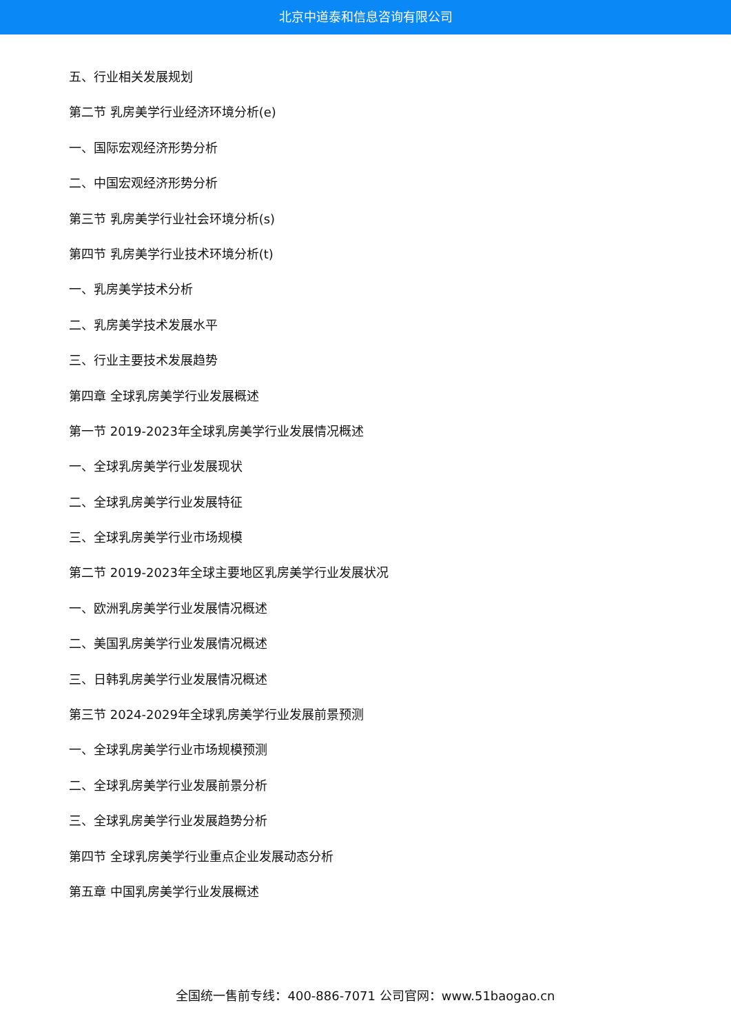北京中道泰和信息咨询有限公司
五、行业相关发展规划
第二节 乳房美学行业经济环境分析(e)
一、国际宏观经济形势分析
二、中国宏观经济形势分析
第三节 乳房美学行业社会环境分析(s)
第四节 乳房美学行业技术环境分析(t)
一、乳房美学技术分析
二、乳房美学技术发展水平
三、行业主要技术发展趋势
第四章 全球乳房美学行业发展概述
第一节 2019-2023年全球乳房美学行业发展情况概述
一、全球乳房美学行业发展现状
二、全球乳房美学行业发展特征
三、全球乳房美学行业市场规模
第二节 2019-2023年全球主要地区乳房美学行业发展状况
一、欧洲乳房美学行业发展情况概述
二、美国乳房美学行业发展情况概述
三、日韩乳房美学行业发展情况概述
第三节 2024-2029年全球乳房美学行业发展前景预测
一、全球乳房美学行业市场规模预测
二、全球乳房美学行业发展前景分析
三、全球乳房美学行业发展趋势分析
第四节 全球乳房美学行业重点企业发展动态分析
第五章 中国乳房美学行业发展概述
全国统一售前专线：400-886-7071 公司官网：www.51baogao.cn